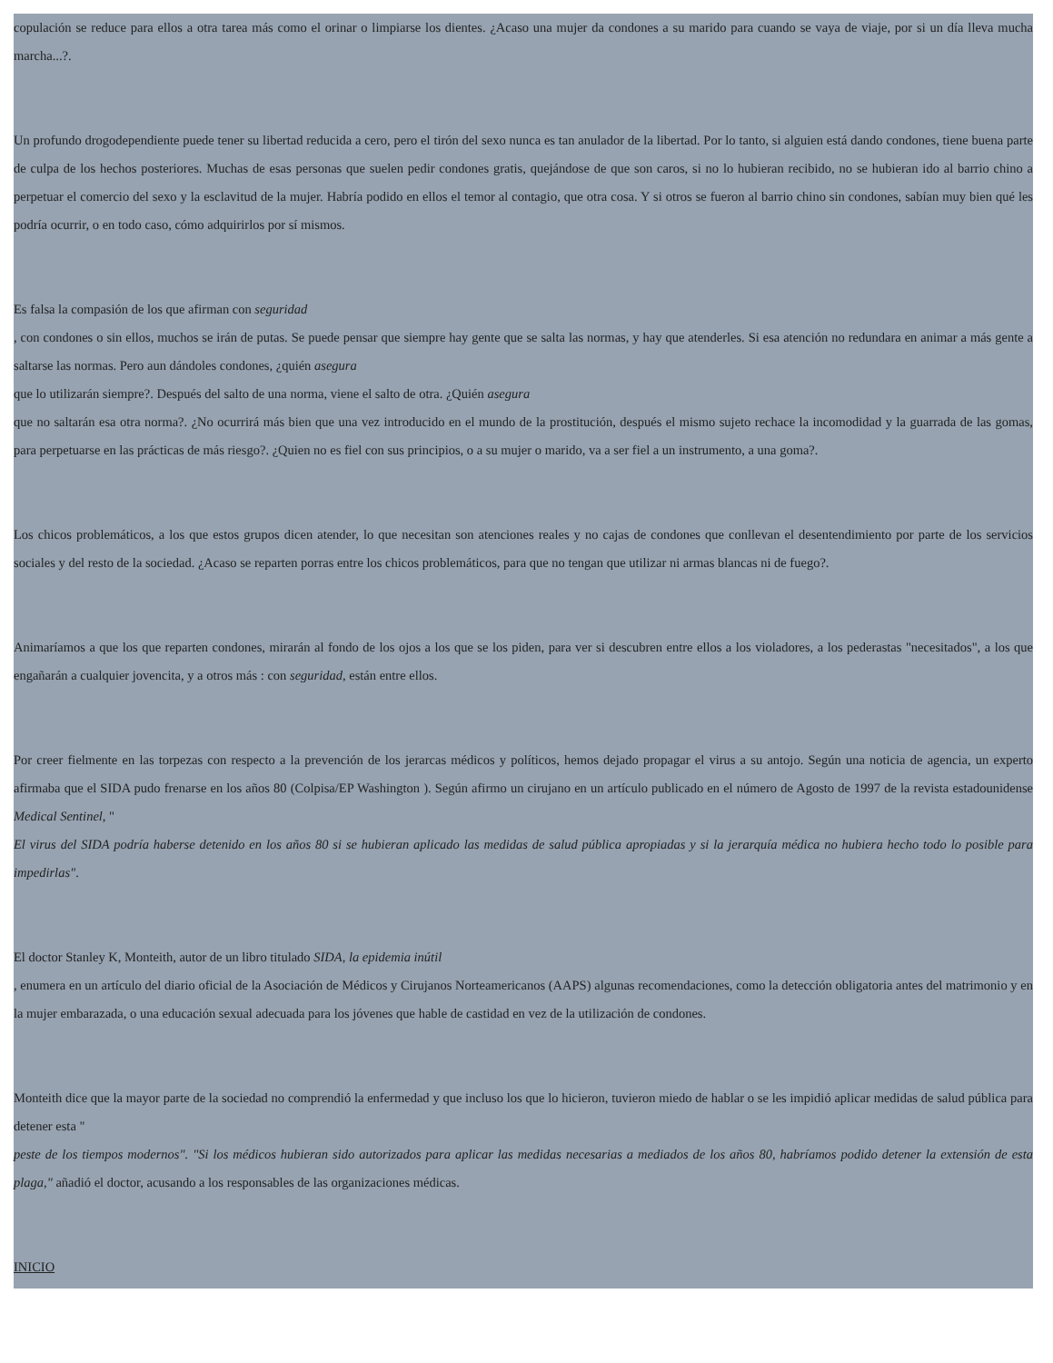copulación se reduce para ellos a otra tarea más como el orinar o limpiarse los dientes. ¿Acaso una mujer da condones a su marido para cuando se vaya de viaje, por si un día lleva mucha marcha...?.
Un profundo drogodependiente puede tener su libertad reducida a cero, pero el tirón del sexo nunca es tan anulador de la libertad. Por lo tanto, si alguien está dando condones, tiene buena parte de culpa de los hechos posteriores. Muchas de esas personas que suelen pedir condones gratis, quejándose de que son caros, si no lo hubieran recibido, no se hubieran ido al barrio chino a perpetuar el comercio del sexo y la esclavitud de la mujer. Habría podido en ellos el temor al contagio, que otra cosa. Y si otros se fueron al barrio chino sin condones, sabían muy bien qué les podría ocurrir, o en todo caso, cómo adquirirlos por sí mismos.
Es falsa la compasión de los que afirman con seguridad
, con condones o sin ellos, muchos se irán de putas. Se puede pensar que siempre hay gente que se salta las normas, y hay que atenderles. Si esa atención no redundara en animar a más gente a saltarse las normas. Pero aun dándoles condones, ¿quién asegura
que lo utilizarán siempre?. Después del salto de una norma, viene el salto de otra. ¿Quién asegura
que no saltarán esa otra norma?. ¿No ocurrirá más bien que una vez introducido en el mundo de la prostitución, después el mismo sujeto rechace la incomodidad y la guarrada de las gomas, para perpetuarse en las prácticas de más riesgo?. ¿Quien no es fiel con sus principios, o a su mujer o marido, va a ser fiel a un instrumento, a una goma?.
Los chicos problemáticos, a los que estos grupos dicen atender, lo que necesitan son atenciones reales y no cajas de condones que conllevan el desentendimiento por parte de los servicios sociales y del resto de la sociedad. ¿Acaso se reparten porras entre los chicos problemáticos, para que no tengan que utilizar ni armas blancas ni de fuego?.
Animaríamos a que los que reparten condones, mirarán al fondo de los ojos a los que se los piden, para ver si descubren entre ellos a los violadores, a los pederastas "necesitados", a los que engañarán a cualquier jovencita, y a otros más : con seguridad, están entre ellos.
Por creer fielmente en las torpezas con respecto a la prevención de los jerarcas médicos y políticos, hemos dejado propagar el virus a su antojo. Según una noticia de agencia, un experto afirmaba que el SIDA pudo frenarse en los años 80 (Colpisa/EP Washington ). Según afirmo un cirujano en un artículo publicado en el número de Agosto de 1997 de la revista estadounidense Medical Sentinel, "
El virus del SIDA podría haberse detenido en los años 80 si se hubieran aplicado las medidas de salud pública apropiadas y si la jerarquía médica no hubiera hecho todo lo posible para impedirlas".
El doctor Stanley K, Monteith, autor de un libro titulado SIDA, la epidemia inútil
, enumera en un artículo del diario oficial de la Asociación de Médicos y Cirujanos Norteamericanos (AAPS) algunas recomendaciones, como la detección obligatoria antes del matrimonio y en la mujer embarazada, o una educación sexual adecuada para los jóvenes que hable de castidad en vez de la utilización de condones.
Monteith dice que la mayor parte de la sociedad no comprendió la enfermedad y que incluso los que lo hicieron, tuvieron miedo de hablar o se les impidió aplicar medidas de salud pública para detener esta "
peste de los tiempos modernos". "Si los médicos hubieran sido autorizados para aplicar las medidas necesarias a mediados de los años 80, habríamos podido detener la extensión de esta plaga," añadió el doctor, acusando a los responsables de las organizaciones médicas.
INICIO